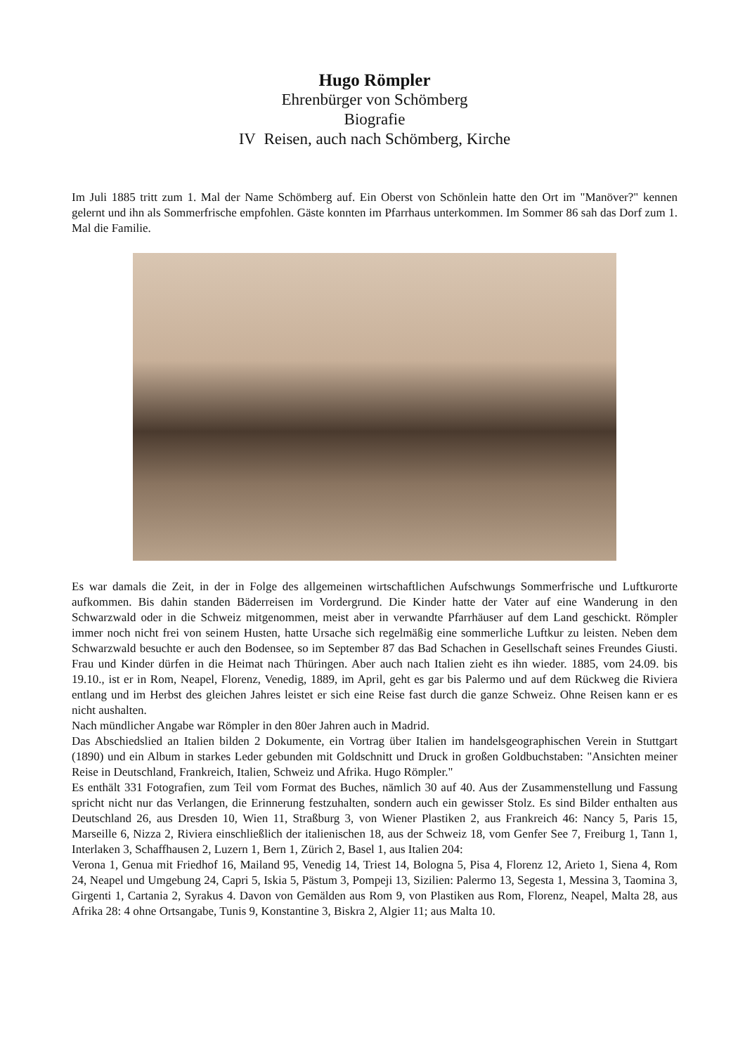Hugo Römpler
Ehrenbürger von Schömberg
Biografie
IV Reisen, auch nach Schömberg, Kirche
Im Juli 1885 tritt zum 1. Mal der Name Schömberg auf. Ein Oberst von Schönlein hatte den Ort im "Manöver?" kennen gelernt und ihn als Sommerfrische empfohlen. Gäste konnten im Pfarrhaus unterkommen. Im Sommer 86 sah das Dorf zum 1. Mal die Familie.
Es war damals die Zeit, in der in Folge des allgemeinen wirtschaftlichen Aufschwungs Sommerfrische und Luftkurorte aufkommen. Bis dahin standen Bäderreisen im Vordergrund. Die Kinder hatte der Vater auf eine Wanderung in den Schwarzwald oder in die Schweiz mitgenommen, meist aber in verwandte Pfarrhäuser auf dem Land geschickt. Römpler immer noch nicht frei von seinem Husten, hatte Ursache sich regelmäßig eine sommerliche Luftkur zu leisten. Neben dem Schwarzwald besuchte er auch den Bodensee, so im September 87 das Bad Schachen in Gesellschaft seines Freundes Giusti. Frau und Kinder dürfen in die Heimat nach Thüringen. Aber auch nach Italien zieht es ihn wieder. 1885, vom 24.09. bis 19.10., ist er in Rom, Neapel, Florenz, Venedig, 1889, im April, geht es gar bis Palermo und auf dem Rückweg die Riviera entlang und im Herbst des gleichen Jahres leistet er sich eine Reise fast durch die ganze Schweiz. Ohne Reisen kann er es nicht aushalten.
Nach mündlicher Angabe war Römpler in den 80er Jahren auch in Madrid.
Das Abschiedslied an Italien bilden 2 Dokumente, ein Vortrag über Italien im handelsgeographischen Verein in Stuttgart (1890) und ein Album in starkes Leder gebunden mit Goldschnitt und Druck in großen Goldbuchstaben: "Ansichten meiner Reise in Deutschland, Frankreich, Italien, Schweiz und Afrika. Hugo Römpler."
Es enthält 331 Fotografien, zum Teil vom Format des Buches, nämlich 30 auf 40. Aus der Zusammenstellung und Fassung spricht nicht nur das Verlangen, die Erinnerung festzuhalten, sondern auch ein gewisser Stolz. Es sind Bilder enthalten aus Deutschland 26, aus Dresden 10, Wien 11, Straßburg 3, von Wiener Plastiken 2, aus Frankreich 46: Nancy 5, Paris 15, Marseille 6, Nizza 2, Riviera einschließlich der italienischen 18, aus der Schweiz 18, vom Genfer See 7, Freiburg 1, Tann 1, Interlaken 3, Schaffhausen 2, Luzern 1, Bern 1, Zürich 2, Basel 1, aus Italien 204:
Verona 1, Genua mit Friedhof 16, Mailand 95, Venedig 14, Triest 14, Bologna 5, Pisa 4, Florenz 12, Arieto 1, Siena 4, Rom 24, Neapel und Umgebung 24, Capri 5, Iskia 5, Pästum 3, Pompeji 13, Sizilien: Palermo 13, Segesta 1, Messina 3, Taomina 3, Girgenti 1, Cartania 2, Syrakus 4. Davon von Gemälden aus Rom 9, von Plastiken aus Rom, Florenz, Neapel, Malta 28, aus Afrika 28: 4 ohne Ortsangabe, Tunis 9, Konstantine 3, Biskra 2, Algier 11; aus Malta 10.